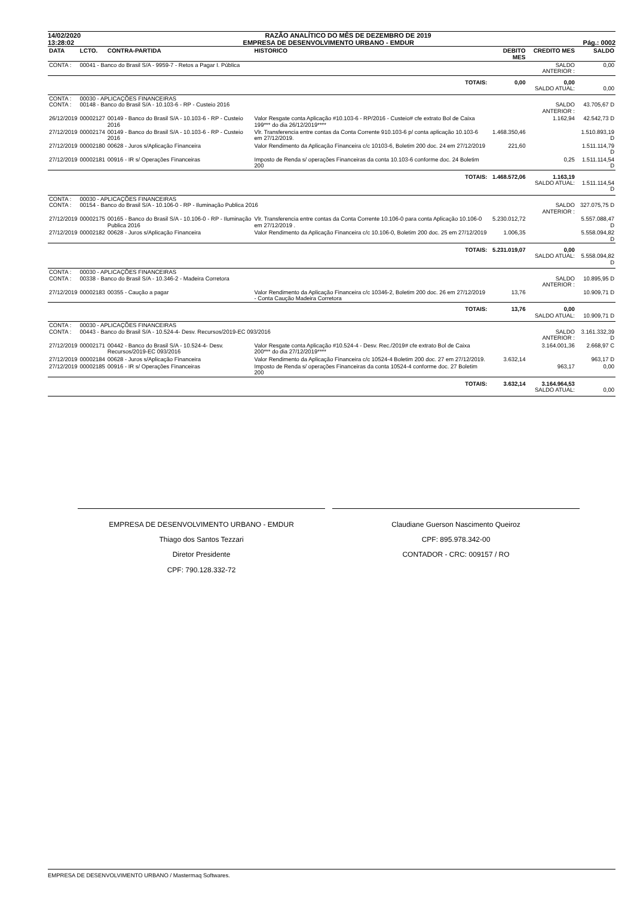14/02/2020 RAZÃO ANALÍTICO DO MÊS DE DEZEMBRO DE 2019
13:28:02 EMPRESA DE DESENVOLVIMENTO URBANO - EMDUR Pág.: 0002
| DATA | LCTO. | CONTRA-PARTIDA | HISTORICO | DEBITO MES | CREDITO MES | SALDO |
| --- | --- | --- | --- | --- | --- | --- |
| CONTA : | 00041 - Banco do Brasil S/A - 9959-7 - Retos a Pagar I. Pública | | | | SALDO ANTERIOR : | 0,00 |
| TOTAIS: | | | | 0,00 | 0,00 SALDO ATUAL: | 0,00 |
| CONTA : CONTA : | 00030 - APLICAÇÕES FINANCEIRAS 00148 - Banco do Brasil S/A - 10.103-6 - RP - Custeio 2016 | | | | SALDO ANTERIOR : | 43.705,67 D |
| 26/12/2019 | 00002127 | 00149 - Banco do Brasil S/A - 10.103-6 - RP - Custeio 2016 | Valor Resgate conta Aplicação #10.103-6 - RP/2016 - Custeio# cfe extrato Bol de Caixa 199*** do dia 26/12/2019**** | | 1.162,94 | 42.542,73 D |
| 27/12/2019 | 00002174 | 00149 - Banco do Brasil S/A - 10.103-6 - RP - Custeio 2016 | Vlr. Transferencia entre contas da Conta Corrente 910.103-6 p/ conta aplicação 10.103-6 em 27/12/2019. | 1.468.350,46 | | 1.510.893,19 D |
| 27/12/2019 | 00002180 | 00628 - Juros s/Aplicação Financeira | Valor Rendimento da Aplicação Financeira c/c 10103-6, Boletim 200 doc. 24 em 27/12/2019 | 221,60 | | 1.511.114,79 D |
| 27/12/2019 | 00002181 | 00916 - IR s/ Operações Financeiras | Imposto de Renda s/ operações Financeiras da conta 10.103-6 conforme doc. 24 Boletim 200 | | 0,25 | 1.511.114,54 D |
| TOTAIS: | | | | 1.468.572,06 | 1.163,19 SALDO ATUAL: | 1.511.114,54 D |
| CONTA : CONTA : | 00030 - APLICAÇÕES FINANCEIRAS 00154 - Banco do Brasil S/A - 10.106-0 - RP - Iluminação Publica 2016 | | | | SALDO ANTERIOR : | 327.075,75 D |
| 27/12/2019 | 00002175 | 00165 - Banco do Brasil S/A - 10.106-0 - RP - Iluminação Publica 2016 | Vlr. Transferencia entre contas da Conta Corrente 10.106-0 para conta Aplicação 10.106-0 em 27/12/2019 . | 5.230.012,72 | | 5.557.088,47 D |
| 27/12/2019 | 00002182 | 00628 - Juros s/Aplicação Financeira | Valor Rendimento da Aplicação Financeira c/c 10.106-0, Boletim 200 doc. 25 em 27/12/2019 | 1.006,35 | | 5.558.094,82 D |
| TOTAIS: | | | | 5.231.019,07 | 0,00 SALDO ATUAL: | 5.558.094,82 D |
| CONTA : CONTA : | 00030 - APLICAÇÕES FINANCEIRAS 00338 - Banco do Brasil S/A - 10.346-2 - Madeira Corretora | | | | SALDO ANTERIOR : | 10.895,95 D |
| 27/12/2019 | 00002183 | 00355 - Caução a pagar | Valor Rendimento da Aplicação Financeira c/c 10346-2, Boletim 200 doc. 26 em 27/12/2019 - Conta Caução Madeira Corretora | 13,76 | | 10.909,71 D |
| TOTAIS: | | | | 13,76 | 0,00 SALDO ATUAL: | 10.909,71 D |
| CONTA : CONTA : | 00030 - APLICAÇÕES FINANCEIRAS 00443 - Banco do Brasil S/A - 10.524-4- Desv. Recursos/2019-EC 093/2016 | | | | SALDO ANTERIOR : | 3.161.332,39 D |
| 27/12/2019 | 00002171 | 00442 - Banco do Brasil S/A - 10.524-4- Desv. Recursos/2019-EC 093/2016 | Valor Resgate conta Aplicação #10.524-4 - Desv. Rec./2019# cfe extrato Bol de Caixa 200*** do dia 27/12/2019**** | | 3.164.001,36 | 2.668,97 C |
| 27/12/2019 | 00002184 | 00628 - Juros s/Aplicação Financeira | Valor Rendimento da Aplicação Financeira c/c 10524-4 Boletim 200 doc. 27 em 27/12/2019. | 3.632,14 | | 963,17 D |
| 27/12/2019 | 00002185 | 00916 - IR s/ Operações Financeiras | Imposto de Renda s/ operações Financeiras da conta 10524-4 conforme doc. 27 Boletim 200 | | 963,17 | 0,00 |
| TOTAIS: | | | | 3.632,14 | 3.164.964,53 SALDO ATUAL: | 0,00 |
EMPRESA DE DESENVOLVIMENTO URBANO - EMDUR
Thiago dos Santos Tezzari
Diretor Presidente
CPF: 790.128.332-72
Claudiane Guerson Nascimento Queiroz
CPF: 895.978.342-00
CONTADOR - CRC: 009157 / RO
EMPRESA DE DESENVOLVIMENTO URBANO / Mastermaq Softwares.